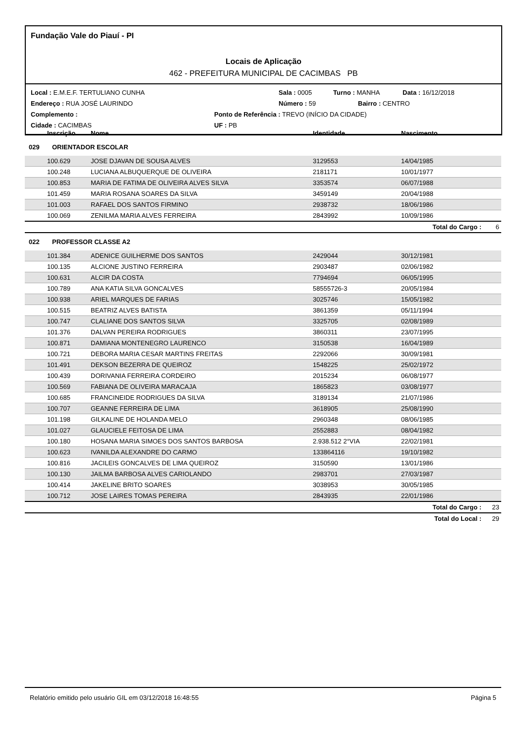Fundação Vale do Piauí - PI
Locais de Aplicação
462 - PREFEITURA MUNICIPAL DE CACIMBAS PB
Local : E.M.E.F. TERTULIANO CUNHA Sala : 0005 Turno : MANHA Data : 16/12/2018
Endereço : RUA JOSÉ LAURINDO Número : 59 Bairro : CENTRO
Complemento : Ponto de Referência : TREVO (INÍCIO DA CIDADE)
Cidade : CACIMBAS UF : PB
| Inscrição | Nome | Identidade | Nascimento | |
| --- | --- | --- | --- | --- |
| 029 ORIENTADOR ESCOLAR | | | | |
| 100.629 | JOSE DJAVAN DE SOUSA ALVES | 3129553 | 14/04/1985 | |
| 100.248 | LUCIANA ALBUQUERQUE DE OLIVEIRA | 2181171 | 10/01/1977 | |
| 100.853 | MARIA DE FATIMA DE OLIVEIRA ALVES SILVA | 3353574 | 06/07/1988 | |
| 101.459 | MARIA ROSANA SOARES DA SILVA | 3459149 | 20/04/1988 | |
| 101.003 | RAFAEL DOS SANTOS FIRMINO | 2938732 | 18/06/1986 | |
| 100.069 | ZENILMA MARIA ALVES FERREIRA | 2843992 | 10/09/1986 | |
| | | | Total do Cargo : | 6 |
| 022 PROFESSOR CLASSE A2 | | | | |
| 101.384 | ADENICE GUILHERME DOS SANTOS | 2429044 | 30/12/1981 | |
| 100.135 | ALCIONE JUSTINO FERREIRA | 2903487 | 02/06/1982 | |
| 100.631 | ALCIR DA COSTA | 7794694 | 06/05/1995 | |
| 100.789 | ANA KATIA SILVA GONCALVES | 58555726-3 | 20/05/1984 | |
| 100.938 | ARIEL MARQUES DE FARIAS | 3025746 | 15/05/1982 | |
| 100.515 | BEATRIZ ALVES BATISTA | 3861359 | 05/11/1994 | |
| 100.747 | CLALIANE DOS SANTOS SILVA | 3325705 | 02/08/1989 | |
| 101.376 | DALVAN PEREIRA RODRIGUES | 3860311 | 23/07/1995 | |
| 100.871 | DAMIANA MONTENEGRO LAURENCO | 3150538 | 16/04/1989 | |
| 100.721 | DEBORA MARIA CESAR MARTINS FREITAS | 2292066 | 30/09/1981 | |
| 101.491 | DEKSON BEZERRA DE QUEIROZ | 1548225 | 25/02/1972 | |
| 100.439 | DORIVANIA FERREIRA CORDEIRO | 2015234 | 06/08/1977 | |
| 100.569 | FABIANA DE OLIVEIRA MARACAJA | 1865823 | 03/08/1977 | |
| 100.685 | FRANCINEIDE RODRIGUES DA SILVA | 3189134 | 21/07/1986 | |
| 100.707 | GEANNE FERREIRA DE LIMA | 3618905 | 25/08/1990 | |
| 101.198 | GILKALINE DE HOLANDA MELO | 2960348 | 08/06/1985 | |
| 101.027 | GLAUCIELE FEITOSA DE LIMA | 2552883 | 08/04/1982 | |
| 100.180 | HOSANA MARIA SIMOES DOS SANTOS BARBOSA | 2.938.512 2°VIA | 22/02/1981 | |
| 100.623 | IVANILDA ALEXANDRE DO CARMO | 133864116 | 19/10/1982 | |
| 100.816 | JACILEIS GONCALVES DE LIMA QUEIROZ | 3150590 | 13/01/1986 | |
| 100.130 | JAILMA BARBOSA ALVES CARIOLANDO | 2983701 | 27/03/1987 | |
| 100.414 | JAKELINE BRITO SOARES | 3038953 | 30/05/1985 | |
| 100.712 | JOSE LAIRES TOMAS PEREIRA | 2843935 | 22/01/1986 | |
| | | | Total do Cargo : | 23 |
| | | | Total do Local : | 29 |
Relatório emitido pelo usuário GIL em 03/12/2018 16:48:55 Página 5